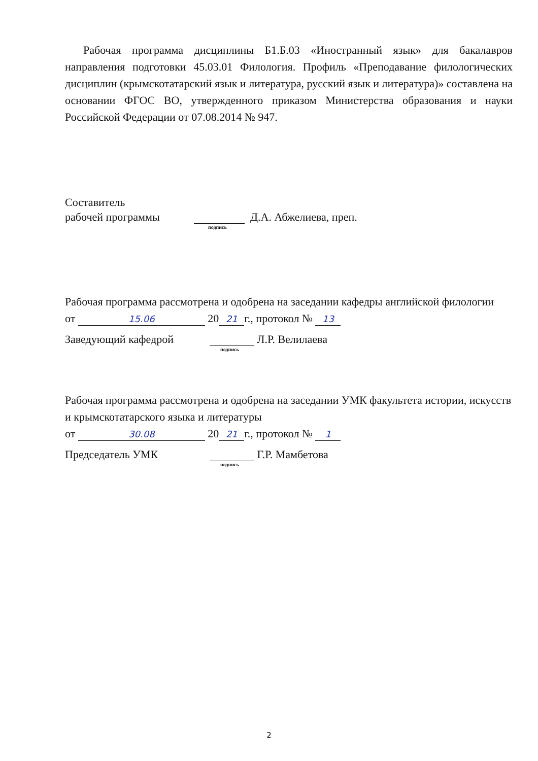Рабочая программа дисциплины Б1.Б.03 «Иностранный язык» для бакалавров направления подготовки 45.03.01 Филология. Профиль «Преподавание филологических дисциплин (крымскотатарский язык и литература, русский язык и литература)» составлена на основании ФГОС ВО, утвержденного приказом Министерства образования и науки Российской Федерации от 07.08.2014 № 947.
Составитель
рабочей программы Д.А. Абжелиева, преп.
подпись
Рабочая программа рассмотрена и одобрена на заседании кафедры английской филологии
от 15.06 20 21 г., протокол № 13
Заведующий кафедрой Л.Р. Велилаева
подпись
Рабочая программа рассмотрена и одобрена на заседании УМК факультета истории, искусств и крымскотатарского языка и литературы
от 30.08 20 21 г., протокол № 1
Председатель УМК Г.Р. Мамбетова
подпись
2